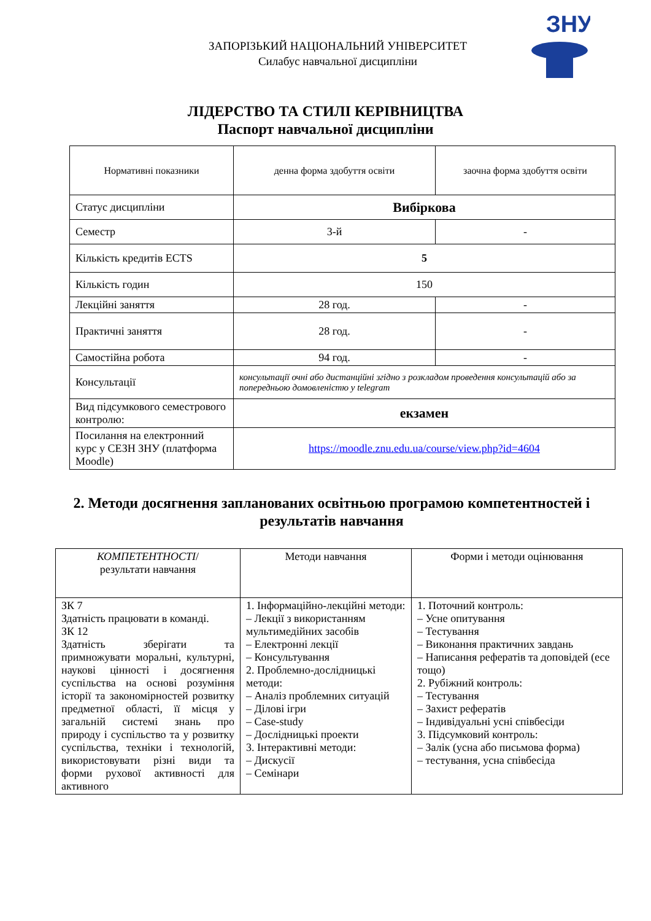ЗНУ
ЗАПОРІЗЬКИЙ НАЦІОНАЛЬНИЙ УНІВЕРСИТЕТ
Силабус навчальної дисципліни
ЛІДЕРСТВО ТА СТИЛІ КЕРІВНИЦТВА
Паспорт навчальної дисципліни
| Нормативні показники | денна форма здобуття освіти | заочна форма здобуття освіти |
| --- | --- | --- |
| Статус дисципліни | Вибіркова | |
| Семестр | 3-й | - |
| Кількість кредитів ECTS | 5 | |
| Кількість годин | 150 | |
| Лекційні заняття | 28 год. | - |
| Практичні заняття | 28 год. | - |
| Самостійна робота | 94 год. | - |
| Консультації | консультації очні або дистанційні згідно з розкладом проведення консультацій або за попередньою домовленістю у telegram | |
| Вид підсумкового семестрового контролю: | екзамен | |
| Посилання на електронний курс у СЕЗН ЗНУ (платформа Moodle) | https://moodle.znu.edu.ua/course/view.php?id=4604 | |
2. Методи досягнення запланованих освітньою програмою компетентностей і результатів навчання
| КОМПЕТЕНТНОСТІ / результати навчання | Методи навчання | Форми і методи оцінювання |
| --- | --- | --- |
| ЗК 7 Здатність працювати в команді. ЗК 12 Здатність зберігати та примножувати моральні, культурні, наукові цінності і досягнення суспільства на основі розуміння історії та закономірностей розвитку предметної області, її місця у загальній системі знань про природу і суспільство та у розвитку суспільства, техніки і технологій, використовувати різні види та форми рухової активності для активного | 1. Інформаційно-лекційні методи: – Лекції з використанням мультимедійних засобів – Електронні лекції – Консультування 2. Проблемно-дослідницькі методи: – Аналіз проблемних ситуацій – Ділові ігри – Case-study – Дослідницькі проекти 3. Інтерактивні методи: – Дискусії – Семінари | 1. Поточний контроль: – Усне опитування – Тестування – Виконання практичних завдань – Написання рефератів та доповідей (есе тощо) 2. Рубіжний контроль: – Тестування – Захист рефератів – Індивідуальні усні співбесіди 3. Підсумковий контроль: – Залік (усна або письмова форма) – тестування, усна співбесіда |